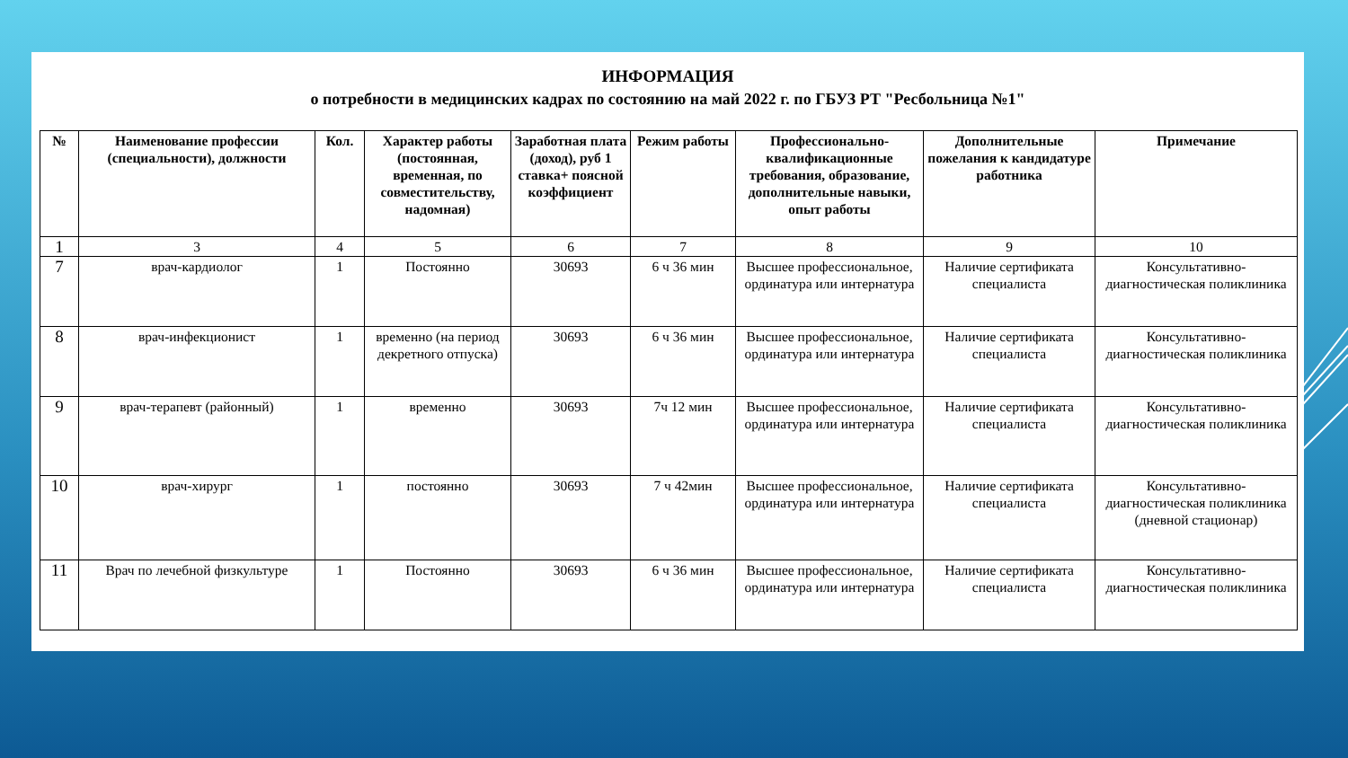ИНФОРМАЦИЯ
о потребности в медицинских кадрах по состоянию на май 2022 г. по ГБУЗ РТ "Ресбольница №1"
| № | Наименование профессии (специальности), должности | Кол. | Характер работы (постоянная, временная, по совместительству, надомная) | Заработная плата (доход), руб 1 ставка+ поясной коэффициент | Режим работы | Профессионально-квалификационные требования, образование, дополнительные навыки, опыт работы | Дополнительные пожелания к кандидатуре работника | Примечание |
| --- | --- | --- | --- | --- | --- | --- | --- | --- |
| 1 | 3 | 4 | 5 | 6 | 7 | 8 | 9 | 10 |
| 7 | врач-кардиолог | 1 | Постоянно | 30693 | 6 ч 36 мин | Высшее профессиональное, ординатура или интернатура | Наличие сертификата специалиста | Консультативно-диагностическая поликлиника |
| 8 | врач-инфекционист | 1 | временно (на период декретного отпуска) | 30693 | 6 ч 36 мин | Высшее профессиональное, ординатура или интернатура | Наличие сертификата специалиста | Консультативно-диагностическая поликлиника |
| 9 | врач-терапевт (районный) | 1 | временно | 30693 | 7ч 12 мин | Высшее профессиональное, ординатура или интернатура | Наличие сертификата специалиста | Консультативно-диагностическая поликлиника |
| 10 | врач-хирург | 1 | постоянно | 30693 | 7 ч 42мин | Высшее профессиональное, ординатура или интернатура | Наличие сертификата специалиста | Консультативно-диагностическая поликлиника (дневной стационар) |
| 11 | Врач по лечебной физкультуре | 1 | Постоянно | 30693 | 6 ч 36 мин | Высшее профессиональное, ординатура или интернатура | Наличие сертификата специалиста | Консультативно-диагностическая поликлиника |